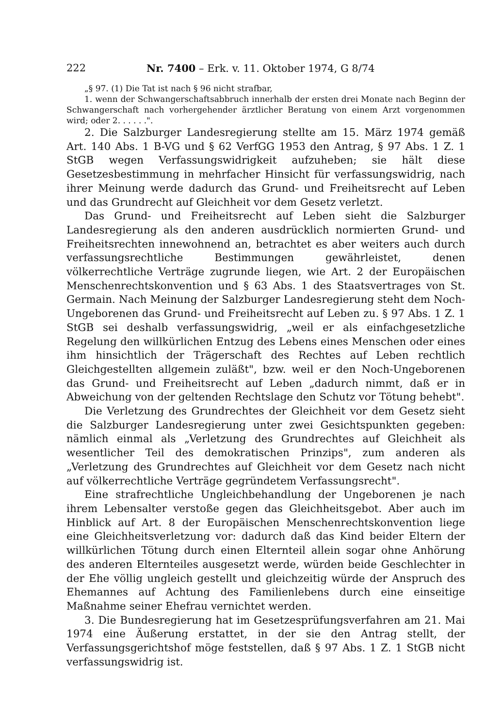222 Nr. 7400 – Erk. v. 11. Oktober 1974, G 8/74
„§ 97. (1) Die Tat ist nach § 96 nicht strafbar,
1. wenn der Schwangerschaftsabbruch innerhalb der ersten drei Monate nach Beginn der Schwangerschaft nach vorhergehender ärztlicher Beratung von einem Arzt vorgenommen wird; oder 2. . . . . .".
2. Die Salzburger Landesregierung stellte am 15. März 1974 gemäß Art. 140 Abs. 1 B-VG und § 62 VerfGG 1953 den Antrag, § 97 Abs. 1 Z. 1 StGB wegen Verfassungswidrigkeit aufzuheben; sie hält diese Gesetzesbestimmung in mehrfacher Hinsicht für verfassungswidrig, nach ihrer Meinung werde dadurch das Grund- und Freiheitsrecht auf Leben und das Grundrecht auf Gleichheit vor dem Gesetz verletzt.
Das Grund- und Freiheitsrecht auf Leben sieht die Salzburger Landesregierung als den anderen ausdrücklich normierten Grund- und Freiheitsrechten innewohnend an, betrachtet es aber weiters auch durch verfassungsrechtliche Bestimmungen gewährleistet, denen völkerrechtliche Verträge zugrunde liegen, wie Art. 2 der Europäischen Menschenrechtskonvention und § 63 Abs. 1 des Staatsvertrages von St. Germain. Nach Meinung der Salzburger Landesregierung steht dem Noch-Ungeborenen das Grund- und Freiheitsrecht auf Leben zu. § 97 Abs. 1 Z. 1 StGB sei deshalb verfassungswidrig, „weil er als einfachgesetzliche Regelung den willkürlichen Entzug des Lebens eines Menschen oder eines ihm hinsichtlich der Trägerschaft des Rechtes auf Leben rechtlich Gleichgestellten allgemein zuläßt", bzw. weil er den Noch-Ungeborenen das Grund- und Freiheitsrecht auf Leben „dadurch nimmt, daß er in Abweichung von der geltenden Rechtslage den Schutz vor Tötung behebt".
Die Verletzung des Grundrechtes der Gleichheit vor dem Gesetz sieht die Salzburger Landesregierung unter zwei Gesichtspunkten gegeben: nämlich einmal als „Verletzung des Grundrechtes auf Gleichheit als wesentlicher Teil des demokratischen Prinzips", zum anderen als „Verletzung des Grundrechtes auf Gleichheit vor dem Gesetz nach nicht auf völkerrechtliche Verträge gegründetem Verfassungsrecht".
Eine strafrechtliche Ungleichbehandlung der Ungeborenen je nach ihrem Lebensalter verstoße gegen das Gleichheitsgebot. Aber auch im Hinblick auf Art. 8 der Europäischen Menschenrechtskonvention liege eine Gleichheitsverletzung vor: dadurch daß das Kind beider Eltern der willkürlichen Tötung durch einen Elternteil allein sogar ohne Anhörung des anderen Elternteiles ausgesetzt werde, würden beide Geschlechter in der Ehe völlig ungleich gestellt und gleichzeitig würde der Anspruch des Ehemannes auf Achtung des Familienlebens durch eine einseitige Maßnahme seiner Ehefrau vernichtet werden.
3. Die Bundesregierung hat im Gesetzesprüfungsverfahren am 21. Mai 1974 eine Äußerung erstattet, in der sie den Antrag stellt, der Verfassungsgerichtshof möge feststellen, daß § 97 Abs. 1 Z. 1 StGB nicht verfassungswidrig ist.